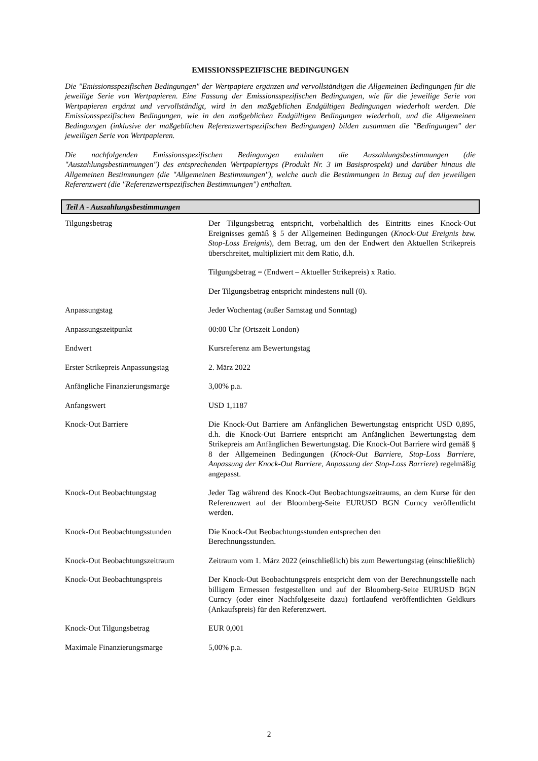EMISSIONSSPEZIFISCHE BEDINGUNGEN
Die "Emissionsspezifischen Bedingungen" der Wertpapiere ergänzen und vervollständigen die Allgemeinen Bedingungen für die jeweilige Serie von Wertpapieren. Eine Fassung der Emissionsspezifischen Bedingungen, wie für die jeweilige Serie von Wertpapieren ergänzt und vervollständigt, wird in den maßgeblichen Endgültigen Bedingungen wiederholt werden. Die Emissionsspezifischen Bedingungen, wie in den maßgeblichen Endgültigen Bedingungen wiederholt, und die Allgemeinen Bedingungen (inklusive der maßgeblichen Referenzwertspezifischen Bedingungen) bilden zusammen die "Bedingungen" der jeweiligen Serie von Wertpapieren.
Die nachfolgenden Emissionsspezifischen Bedingungen enthalten die Auszahlungsbestimmungen (die "Auszahlungsbestimmungen") des entsprechenden Wertpapiertyps (Produkt Nr. 3 im Basisprospekt) und darüber hinaus die Allgemeinen Bestimmungen (die "Allgemeinen Bestimmungen"), welche auch die Bestimmungen in Bezug auf den jeweiligen Referenzwert (die "Referenzwertspezifischen Bestimmungen") enthalten.
Teil A - Auszahlungsbestimmungen
| Tilgungsbetrag | Der Tilgungsbetrag entspricht, vorbehaltlich des Eintritts eines Knock-Out Ereignisses gemäß § 5 der Allgemeinen Bedingungen ( Knock-Out Ereignis bzw. Stop-Loss Ereignis ), dem Betrag, um den der Endwert den Aktuellen Strikepreis überschreitet, multipliziert mit dem Ratio, d.h. Tilgungsbetrag = (Endwert – Aktueller Strikepreis) x Ratio. Der Tilgungsbetrag entspricht mindestens null (0). |
| Anpassungstag | Jeder Wochentag (außer Samstag und Sonntag) |
| Anpassungszeitpunkt | 00:00 Uhr (Ortszeit London) |
| Endwert | Kursreferenz am Bewertungstag |
| Erster Strikepreis Anpassungstag | 2. März 2022 |
| Anfängliche Finanzierungsmarge | 3,00% p.a. |
| Anfangswert | USD 1,1187 |
| Knock-Out Barriere | Die Knock-Out Barriere am Anfänglichen Bewertungstag entspricht USD 0,895, d.h. die Knock-Out Barriere entspricht am Anfänglichen Bewertungstag dem Strikepreis am Anfänglichen Bewertungstag. Die Knock-Out Barriere wird gemäß § 8 der Allgemeinen Bedingungen ( Knock-Out Barriere, Stop-Loss Barriere, Anpassung der Knock-Out Barriere, Anpassung der Stop-Loss Barriere ) regelmäßig angepasst. |
| Knock-Out Beobachtungstag | Jeder Tag während des Knock-Out Beobachtungszeitraums, an dem Kurse für den Referenzwert auf der Bloomberg-Seite EURUSD BGN Curncy veröffentlicht werden. |
| Knock-Out Beobachtungsstunden | Die Knock-Out Beobachtungsstunden entsprechen den Berechnungsstunden. |
| Knock-Out Beobachtungszeitraum | Zeitraum vom 1. März 2022 (einschließlich) bis zum Bewertungstag (einschließlich) |
| Knock-Out Beobachtungspreis | Der Knock-Out Beobachtungspreis entspricht dem von der Berechnungsstelle nach billigem Ermessen festgestellten und auf der Bloomberg-Seite EURUSD BGN Curncy (oder einer Nachfolgeseite dazu) fortlaufend veröffentlichten Geldkurs (Ankaufspreis) für den Referenzwert. |
| Knock-Out Tilgungsbetrag | EUR 0,001 |
| Maximale Finanzierungsmarge | 5,00% p.a. |
2